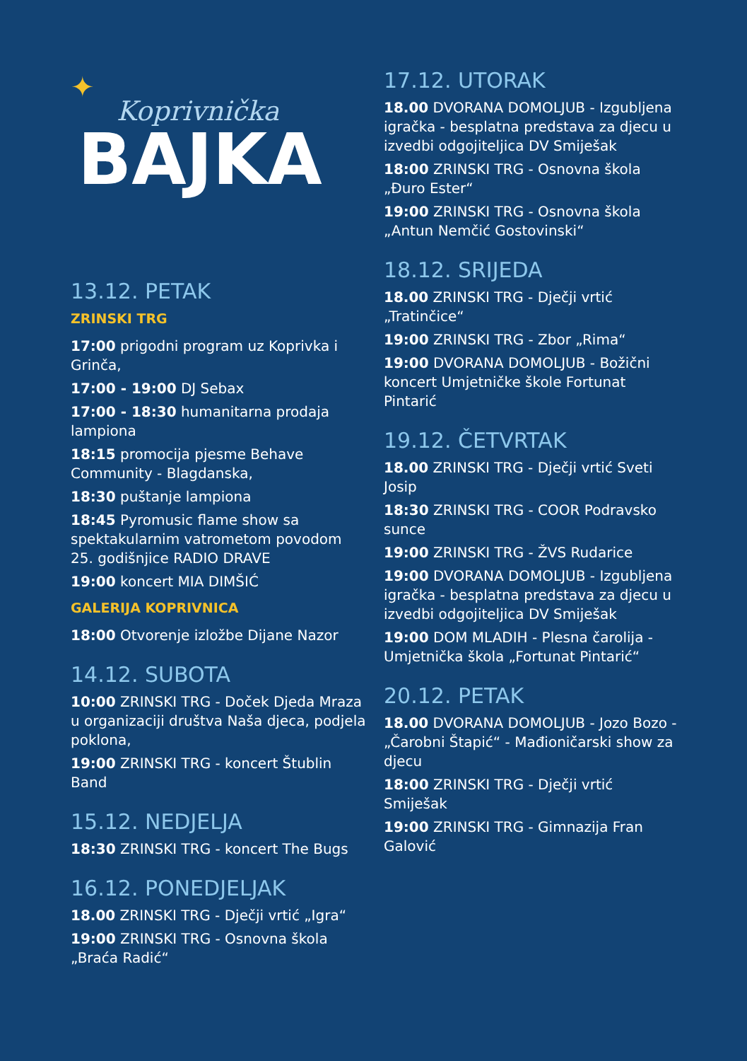✦
Koprivnička
BAJKA
13.12. PETAK
ZRINSKI TRG
17:00 prigodni program uz Koprivka i Grinča,
17:00 - 19:00 DJ Sebax
17:00 - 18:30 humanitarna prodaja lampiona
18:15 promocija pjesme Behave Community - Blagdanska,
18:30 puštanje lampiona
18:45 Pyromusic flame show sa spektakularnim vatrometom povodom 25. godišnjice RADIO DRAVE
19:00 koncert MIA DIMŠIĆ
GALERIJA KOPRIVNICA
18:00 Otvorenje izložbe Dijane Nazor
14.12. SUBOTA
10:00 ZRINSKI TRG - Doček Djeda Mraza u organizaciji društva Naša djeca, podjela poklona,
19:00 ZRINSKI TRG - koncert Štublin Band
15.12. NEDJELJA
18:30 ZRINSKI TRG - koncert The Bugs
16.12. PONEDJELJAK
18.00 ZRINSKI TRG - Dječji vrtić „Igra“
19:00 ZRINSKI TRG - Osnovna škola „Braća Radić“
17.12. UTORAK
18.00 DVORANA DOMOLJUB - Izgubljena igračka - besplatna predstava za djecu u izvedbi odgojiteljica DV Smiješak
18:00 ZRINSKI TRG - Osnovna škola „Đuro Ester“
19:00 ZRINSKI TRG - Osnovna škola „Antun Nemčić Gostovinski“
18.12. SRIJEDA
18.00 ZRINSKI TRG - Dječji vrtić „Tratinčice“
19:00 ZRINSKI TRG - Zbor „Rima“
19:00 DVORANA DOMOLJUB - Božični koncert Umjetničke škole Fortunat Pintarić
19.12. ČETVRTAK
18.00 ZRINSKI TRG - Dječji vrtić Sveti Josip
18:30 ZRINSKI TRG - COOR Podravsko sunce
19:00 ZRINSKI TRG - ŽVS Rudarice
19:00 DVORANA DOMOLJUB - Izgubljena igračka - besplatna predstava za djecu u izvedbi odgojiteljica DV Smiješak
19:00 DOM MLADIH - Plesna čarolija - Umjetnička škola „Fortunat Pintarić“
20.12. PETAK
18.00 DVORANA DOMOLJUB - Jozo Bozo - „Čarobni Štapić“ - Mađioničarski show za djecu
18:00 ZRINSKI TRG - Dječji vrtić Smiješak
19:00 ZRINSKI TRG - Gimnazija Fran Galović